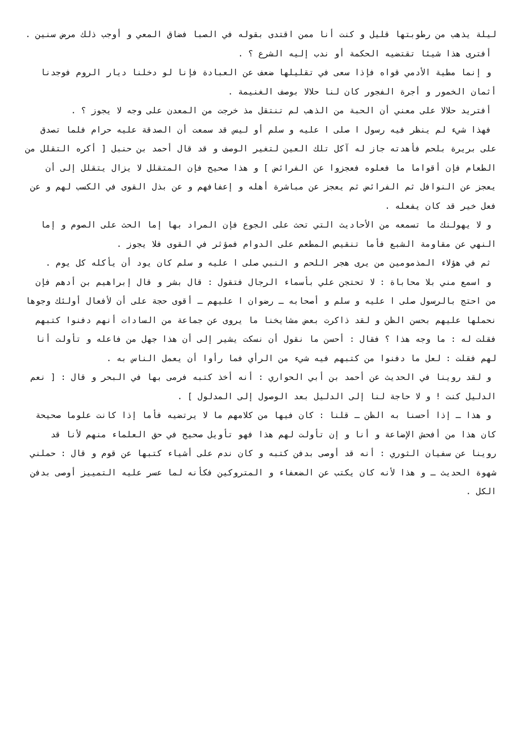ليلة يذهب من رطوبتها قليل و كنت أنا ممن اقتدى بقوله في الصبا فضاق المعي و أوجب ذلك مرض سنين .
أفترى هذا شيئا تقتضيه الحكمة أو ندب إليه الشرع ؟ .
و إنما مطية الأدمي قواه فإذا سعى في تقليلها ضعف عن العبادة فإنا لو دخلنا ديار الروم فوجدنا أثمان الخمور و أجرة الفجور كان لنا حلالا بوصف الغنيمة .
أفتريد حلالا على معني أن الحبة من الذهب لم تنتقل مذ خرجت من المعدن على وجه لا يجوز ؟ .
فهذا شيء لم ينظر فيه رسول ا صلى ا عليه و سلم أو ليس قد سمعت أن الصدقة عليه حرام فلما تصدق على بريرة بلحم فأهدته جاز له آكل تلك العين لتغير الوصف و قد قال أحمد بن حنبل [ أكره التقلل من الطعام فإن أقواما ما فعلوه فعجزوا عن الفرائض ] و هذا صحيح فإن المتقلل لا يزال يتقلل إلى أن يعجز عن النوافل ثم الفرائض ثم يعجز عن مباشرة أهله و إعفافهم و عن بذل القوى في الكسب لهم و عن فعل خير قد كان يفعله .
و لا يهولنك ما تسمعه من الأحاديث التي تحث على الجوع فإن المراد بها إما الحث على الصوم و إما النهي عن مقاومة الشبع فأما تنقيص المطعم على الدوام فمؤثر في القوى فلا يجوز .
ثم في هؤلاء المذمومين من يرى هجر اللحم و النبي صلى ا عليه و سلم كان يود أن يأكله كل يوم .
و اسمع مني بلا محاباة : لا تحتجن علي بأسماء الرجال فتقول : قال بشر و قال إبراهيم بن أدهم فإن من احتج بالرسول صلى ا عليه و سلم و أصحابه ـ رضوان ا عليهم ـ أقوى حجة على أن لأفعال أولئك وجوها نحملها عليهم بحسن الظن و لقد ذاكرت بعض مشايخنا ما يروى عن جماعة من السادات أنهم دفنوا كتبهم فقلت له : ما وجه هذا ؟ فقال : أحسن ما نقول أن نسكت يشير إلى أن هذا جهل من فاعله و تأولت أنا لهم فقلت : لعل ما دفنوا من كتبهم فيه شيء من الرأي فما رأوا أن يعمل الناس به .
و لقد روينا في الحديث عن أحمد بن أبي الحواري : أنه أخذ كتبه فرمى بها في البحر و قال : [ نعم الدليل كنت ! و لا حاجة لنا إلى الدليل بعد الوصول إلى المدلول ] .
و هذا ـ إذا أحسنا به الظن ـ قلنا : كان فيها من كلامهم ما لا يرتضيه فأما إذا كانت علوما صحيحة كان هذا من أفحش الإضاعة و أنا و إن تأولت لهم هذا فهو تأويل صحيح في حق العلماء منهم لأنا قد روينا عن سفيان الثوري : أنه قد أوصى بدفن كتبه و كان ندم على أشياء كتبها عن قوم و قال : حملني شهوة الحديث ـ و هذا لأنه كان يكتب عن الضعفاء و المتروكين فكأنه لما عسر عليه التمييز أوصى بدفن الكل .